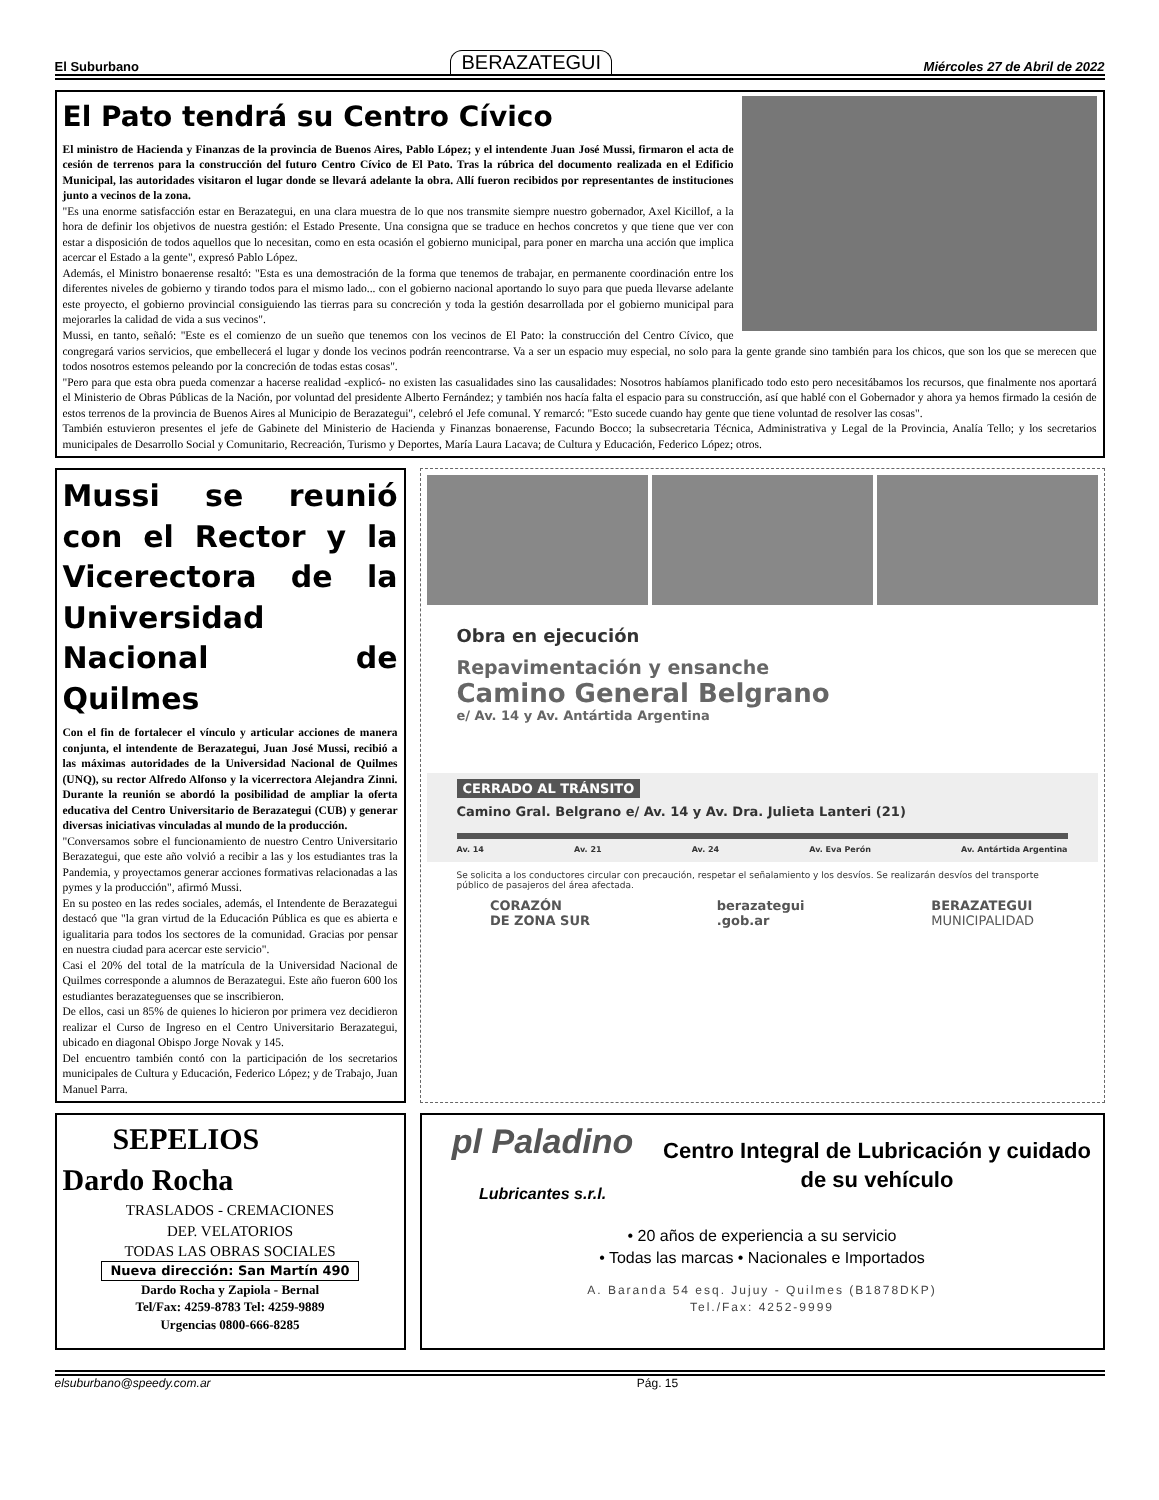El Suburbano BERAZATEGUI Miércoles 27 de Abril de 2022
El Pato tendrá su Centro Cívico
El ministro de Hacienda y Finanzas de la provincia de Buenos Aires, Pablo López; y el intendente Juan José Mussi, firmaron el acta de cesión de terrenos para la construcción del futuro Centro Cívico de El Pato. Tras la rúbrica del documento realizada en el Edificio Municipal, las autoridades visitaron el lugar donde se llevará adelante la obra. Allí fueron recibidos por representantes de instituciones junto a vecinos de la zona.
"Es una enorme satisfacción estar en Berazategui, en una clara muestra de lo que nos transmite siempre nuestro gobernador, Axel Kicillof, a la hora de definir los objetivos de nuestra gestión: el Estado Presente. Una consigna que se traduce en hechos concretos y que tiene que ver con estar a disposición de todos aquellos que lo necesitan, como en esta ocasión el gobierno municipal, para poner en marcha una acción que implica acercar el Estado a la gente", expresó Pablo López.
Además, el Ministro bonaerense resaltó: "Esta es una demostración de la forma que tenemos de trabajar, en permanente coordinación entre los diferentes niveles de gobierno y tirando todos para el mismo lado... con el gobierno nacional aportando lo suyo para que pueda llevarse adelante este proyecto, el gobierno provincial consiguiendo las tierras para su concreción y toda la gestión desarrollada por el gobierno municipal para mejorarles la calidad de vida a sus vecinos".
Mussi, en tanto, señaló: "Este es el comienzo de un sueño que tenemos con los vecinos de El Pato: la construcción del Centro Cívico, que congregará varios servicios, que embellecerá el lugar y donde los vecinos podrán reencontrarse. Va a ser un espacio muy especial, no solo para la gente grande sino también para los chicos, que son los que se merecen que todos nosotros estemos peleando por la concreción de todas estas cosas".
"Pero para que esta obra pueda comenzar a hacerse realidad -explicó- no existen las casualidades sino las causalidades: Nosotros habíamos planificado todo esto pero necesitábamos los recursos, que finalmente nos aportará el Ministerio de Obras Públicas de la Nación, por voluntad del presidente Alberto Fernández; y también nos hacía falta el espacio para su construcción, así que hablé con el Gobernador y ahora ya hemos firmado la cesión de estos terrenos de la provincia de Buenos Aires al Municipio de Berazategui", celebró el Jefe comunal. Y remarcó: "Esto sucede cuando hay gente que tiene voluntad de resolver las cosas".
También estuvieron presentes el jefe de Gabinete del Ministerio de Hacienda y Finanzas bonaerense, Facundo Bocco; la subsecretaria Técnica, Administrativa y Legal de la Provincia, Analía Tello; y los secretarios municipales de Desarrollo Social y Comunitario, Recreación, Turismo y Deportes, María Laura Lacava; de Cultura y Educación, Federico López; otros.
Mussi se reunió con el Rector y la Vicerectora de la Universidad Nacional de Quilmes
Con el fin de fortalecer el vínculo y articular acciones de manera conjunta, el intendente de Berazategui, Juan José Mussi, recibió a las máximas autoridades de la Universidad Nacional de Quilmes (UNQ), su rector Alfredo Alfonso y la vicerrectora Alejandra Zinni. Durante la reunión se abordó la posibilidad de ampliar la oferta educativa del Centro Universitario de Berazategui (CUB) y generar diversas iniciativas vinculadas al mundo de la producción.
"Conversamos sobre el funcionamiento de nuestro Centro Universitario Berazategui, que este año volvió a recibir a las y los estudiantes tras la Pandemia, y proyectamos generar acciones formativas relacionadas a las pymes y la producción", afirmó Mussi.
En su posteo en las redes sociales, además, el Intendente de Berazategui destacó que "la gran virtud de la Educación Pública es que es abierta e igualitaria para todos los sectores de la comunidad. Gracias por pensar en nuestra ciudad para acercar este servicio".
Casi el 20% del total de la matrícula de la Universidad Nacional de Quilmes corresponde a alumnos de Berazategui. Este año fueron 600 los estudiantes berazateguenses que se inscribieron.
De ellos, casi un 85% de quienes lo hicieron por primera vez decidieron realizar el Curso de Ingreso en el Centro Universitario Berazategui, ubicado en diagonal Obispo Jorge Novak y 145.
Del encuentro también contó con la participación de los secretarios municipales de Cultura y Educación, Federico López; y de Trabajo, Juan Manuel Parra.
Obra en ejecución
Repavimentación y ensanche
Camino General Belgrano
e/ Av. 14 y Av. Antártida Argentina
CERRADO AL TRÁNSITO
Camino Gral. Belgrano e/ Av. 14 y Av. Dra. Julieta Lanteri (21)
Av. 14 Av. 21 Av. 24 Av. Eva Perón Av. Antártida Argentina
Se solicita a los conductores circular con precaución, respetar el señalamiento y los desvíos. Se realizarán desvíos del transporte público de pasajeros del área afectada.
CORAZÓN
DE ZONA SUR berazategui
.gob.ar BERAZATEGUI
MUNICIPALIDAD
SEPELIOS
Dardo Rocha
TRASLADOS - CREMACIONES
DEP. VELATORIOS
TODAS LAS OBRAS SOCIALES
Nueva dirección: San Martín 490
Dardo Rocha y Zapiola - Bernal
Tel/Fax: 4259-8783 Tel: 4259-9889
Urgencias 0800-666-8285
pl Paladino
Lubricantes s.r.l.
Centro Integral de Lubricación y cuidado de su vehículo
• 20 años de experiencia a su servicio
• Todas las marcas • Nacionales e Importados
A. Baranda 54 esq. Jujuy - Quilmes (B1878DKP)
Tel./Fax: 4252-9999
elsuburbano@speedy.com.ar Pág. 15